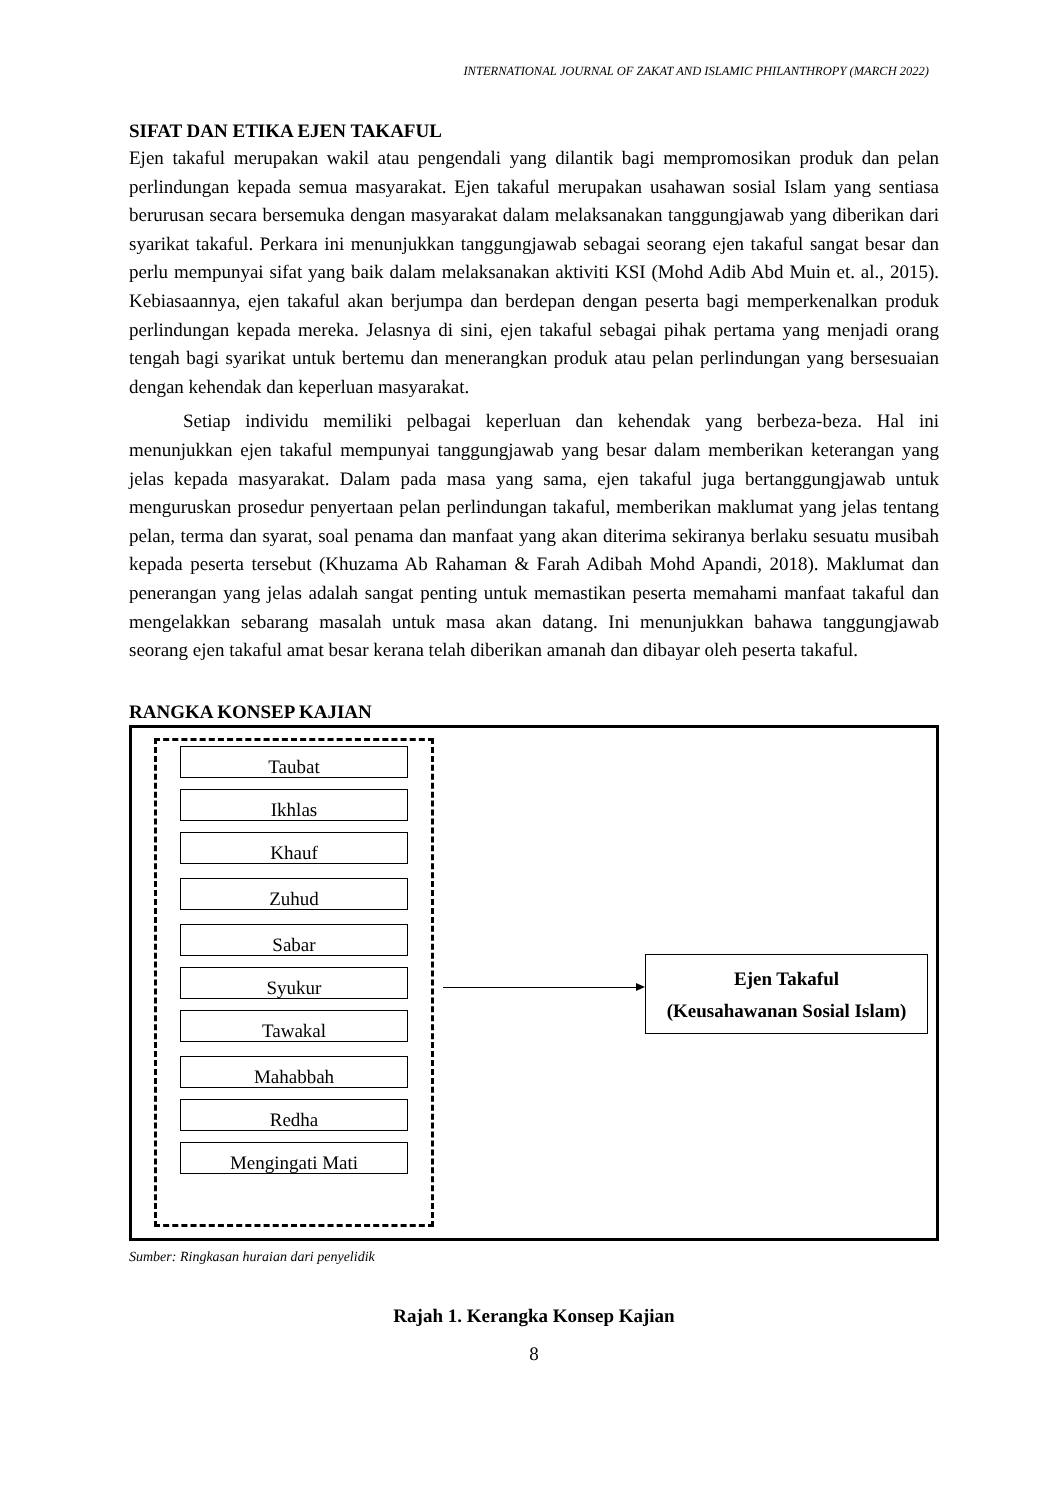INTERNATIONAL JOURNAL OF ZAKAT AND ISLAMIC PHILANTHROPY (MARCH 2022)
SIFAT DAN ETIKA EJEN TAKAFUL
Ejen takaful merupakan wakil atau pengendali yang dilantik bagi mempromosikan produk dan pelan perlindungan kepada semua masyarakat. Ejen takaful merupakan usahawan sosial Islam yang sentiasa berurusan secara bersemuka dengan masyarakat dalam melaksanakan tanggungjawab yang diberikan dari syarikat takaful. Perkara ini menunjukkan tanggungjawab sebagai seorang ejen takaful sangat besar dan perlu mempunyai sifat yang baik dalam melaksanakan aktiviti KSI (Mohd Adib Abd Muin et. al., 2015). Kebiasaannya, ejen takaful akan berjumpa dan berdepan dengan peserta bagi memperkenalkan produk perlindungan kepada mereka. Jelasnya di sini, ejen takaful sebagai pihak pertama yang menjadi orang tengah bagi syarikat untuk bertemu dan menerangkan produk atau pelan perlindungan yang bersesuaian dengan kehendak dan keperluan masyarakat.
Setiap individu memiliki pelbagai keperluan dan kehendak yang berbeza-beza. Hal ini menunjukkan ejen takaful mempunyai tanggungjawab yang besar dalam memberikan keterangan yang jelas kepada masyarakat. Dalam pada masa yang sama, ejen takaful juga bertanggungjawab untuk menguruskan prosedur penyertaan pelan perlindungan takaful, memberikan maklumat yang jelas tentang pelan, terma dan syarat, soal penama dan manfaat yang akan diterima sekiranya berlaku sesuatu musibah kepada peserta tersebut (Khuzama Ab Rahaman & Farah Adibah Mohd Apandi, 2018). Maklumat dan penerangan yang jelas adalah sangat penting untuk memastikan peserta memahami manfaat takaful dan mengelakkan sebarang masalah untuk masa akan datang. Ini menunjukkan bahawa tanggungjawab seorang ejen takaful amat besar kerana telah diberikan amanah dan dibayar oleh peserta takaful.
RANGKA KONSEP KAJIAN
Taubat
Ikhlas
Khauf
Zuhud
Sabar
Syukur
Tawakal
Mahabbah
Redha
Mengingati Mati
Ejen Takaful
(Keusahawanan Sosial Islam)
Sumber: Ringkasan huraian dari penyelidik
Rajah 1. Kerangka Konsep Kajian
8